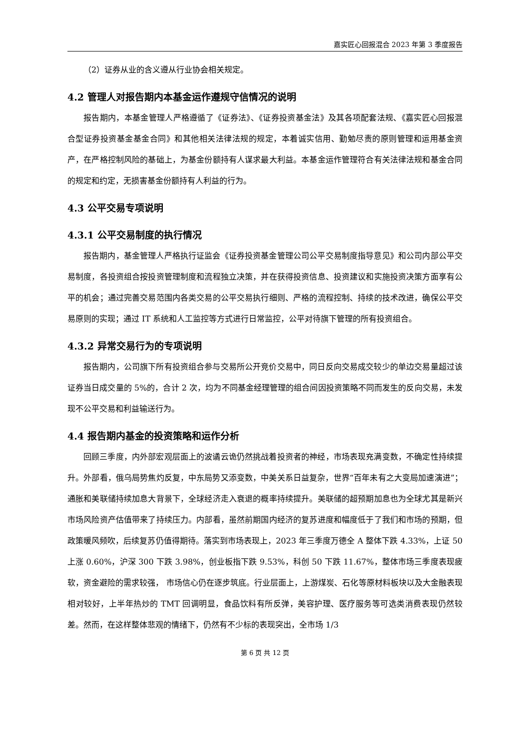嘉实匠心回报混合 2023 年第 3 季度报告
（2）证券从业的含义遵从行业协会相关规定。
4.2 管理人对报告期内本基金运作遵规守信情况的说明
报告期内，本基金管理人严格遵循了《证券法》、《证券投资基金法》及其各项配套法规、《嘉实匠心回报混合型证券投资基金基金合同》和其他相关法律法规的规定，本着诚实信用、勤勉尽责的原则管理和运用基金资产，在严格控制风险的基础上，为基金份额持有人谋求最大利益。本基金运作管理符合有关法律法规和基金合同的规定和约定，无损害基金份额持有人利益的行为。
4.3 公平交易专项说明
4.3.1 公平交易制度的执行情况
报告期内，基金管理人严格执行证监会《证券投资基金管理公司公平交易制度指导意见》和公司内部公平交易制度，各投资组合按投资管理制度和流程独立决策，并在获得投资信息、投资建议和实施投资决策方面享有公平的机会；通过完善交易范围内各类交易的公平交易执行细则、严格的流程控制、持续的技术改进，确保公平交易原则的实现；通过 IT 系统和人工监控等方式进行日常监控，公平对待旗下管理的所有投资组合。
4.3.2 异常交易行为的专项说明
报告期内，公司旗下所有投资组合参与交易所公开竞价交易中，同日反向交易成交较少的单边交易量超过该证券当日成交量的 5%的，合计 2 次，均为不同基金经理管理的组合间因投资策略不同而发生的反向交易，未发现不公平交易和利益输送行为。
4.4 报告期内基金的投资策略和运作分析
回顾三季度，内外部宏观层面上的波谲云诡仍然挑战着投资者的神经，市场表现充满变数，不确定性持续提升。外部看，俄乌局势焦灼反复，中东局势又添变数，中美关系日益复杂，世界“百年未有之大变局加速演进”；通胀和美联储持续加息大背景下，全球经济走入衰退的概率持续提升。美联储的超预期加息也为全球尤其是新兴市场风险资产估值带来了持续压力。内部看，虽然前期国内经济的复苏进度和幅度低于了我们和市场的预期，但政策暖风频吹，后续复苏仍值得期待。落实到市场表现上，2023 年三季度万德全 A 整体下跌 4.33%，上证 50 上涨 0.60%，沪深 300 下跌 3.98%，创业板指下跌 9.53%，科创 50 下跌 11.67%，整体市场三季度表现疲软，资金避险的需求较强， 市场信心仍在逐步筑底。行业层面上，上游煤炭、石化等原材料板块以及大金融表现相对较好，上半年热炒的 TMT 回调明显，食品饮料有所反弹，美容护理、医疗服务等可选类消费表现仍然较差。然而，在这样整体悲观的情绪下，仍然有不少标的表现突出，全市场 1/3
第 6 页 共 12 页